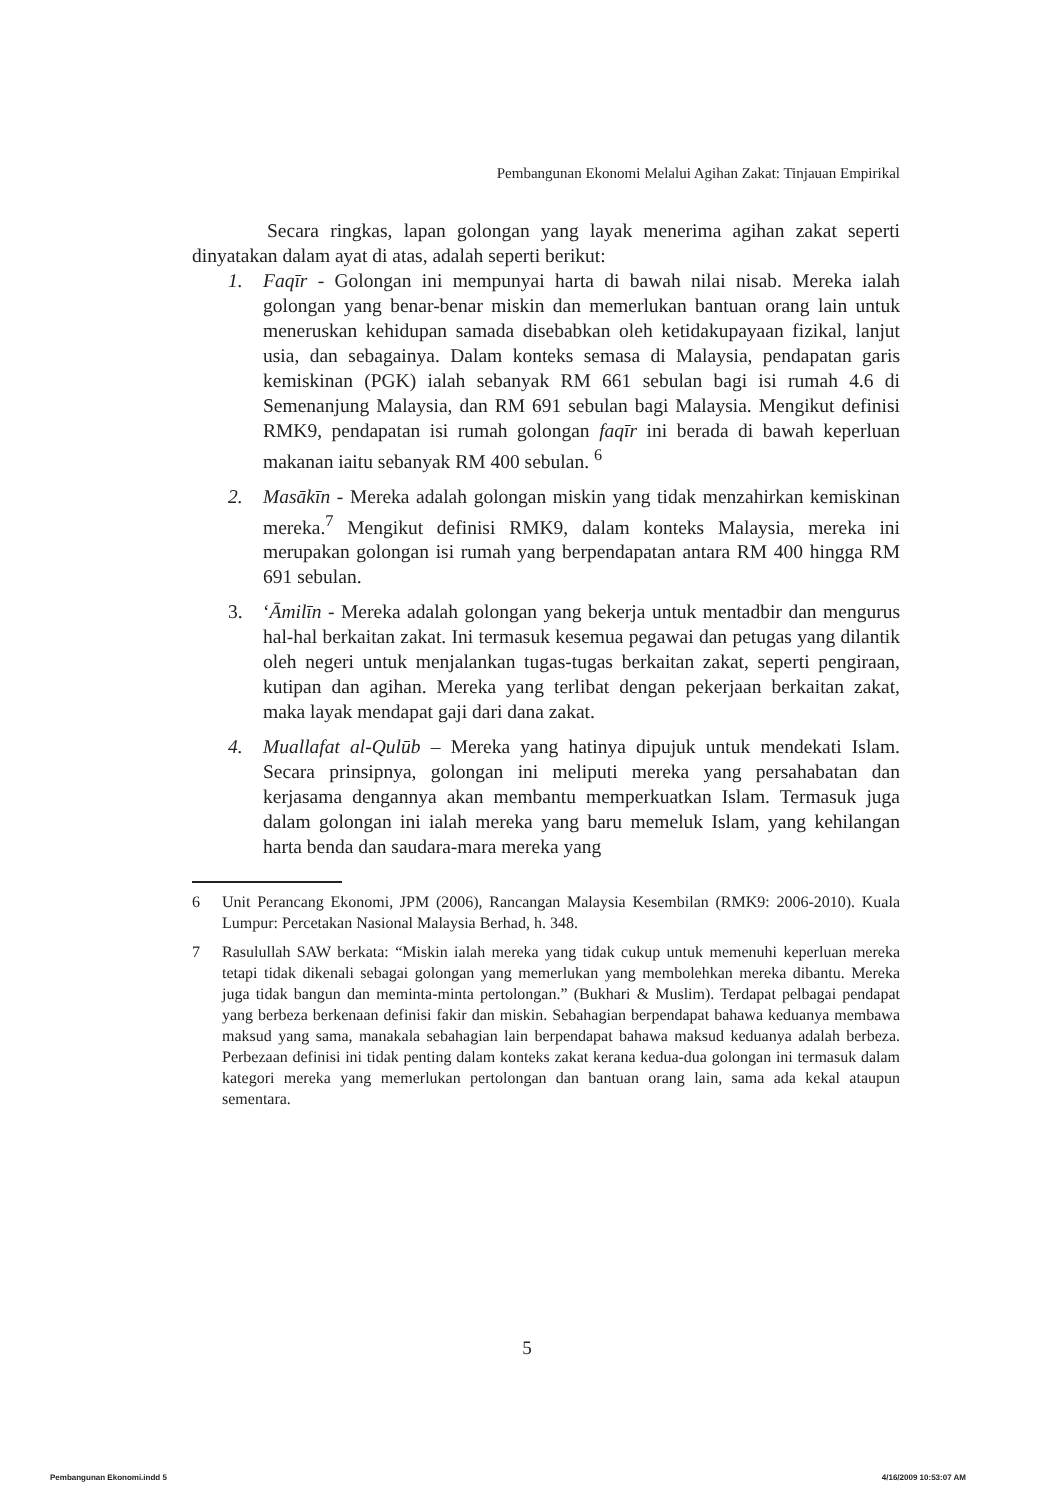Pembangunan Ekonomi Melalui Agihan Zakat: Tinjauan Empirikal
Secara ringkas, lapan golongan yang layak menerima agihan zakat seperti dinyatakan dalam ayat di atas, adalah seperti berikut:
1. Faqīr - Golongan ini mempunyai harta di bawah nilai nisab. Mereka ialah golongan yang benar-benar miskin dan memerlukan bantuan orang lain untuk meneruskan kehidupan samada disebabkan oleh ketidakupayaan fizikal, lanjut usia, dan sebagainya. Dalam konteks semasa di Malaysia, pendapatan garis kemiskinan (PGK) ialah sebanyak RM 661 sebulan bagi isi rumah 4.6 di Semenanjung Malaysia, dan RM 691 sebulan bagi Malaysia. Mengikut definisi RMK9, pendapatan isi rumah golongan faqīr ini berada di bawah keperluan makanan iaitu sebanyak RM 400 sebulan. <sup>6</sup>
2. Masākīn - Mereka adalah golongan miskin yang tidak menzahirkan kemiskinan mereka.<sup>7</sup> Mengikut definisi RMK9, dalam konteks Malaysia, mereka ini merupakan golongan isi rumah yang berpendapatan antara RM 400 hingga RM 691 sebulan.
3. ‘Āmilīn - Mereka adalah golongan yang bekerja untuk mentadbir dan mengurus hal-hal berkaitan zakat. Ini termasuk kesemua pegawai dan petugas yang dilantik oleh negeri untuk menjalankan tugas-tugas berkaitan zakat, seperti pengiraan, kutipan dan agihan. Mereka yang terlibat dengan pekerjaan berkaitan zakat, maka layak mendapat gaji dari dana zakat.
4. Muallafat al-Qulūb – Mereka yang hatinya dipujuk untuk mendekati Islam. Secara prinsipnya, golongan ini meliputi mereka yang persahabatan dan kerjasama dengannya akan membantu memperkuatkan Islam. Termasuk juga dalam golongan ini ialah mereka yang baru memeluk Islam, yang kehilangan harta benda dan saudara-mara mereka yang
6 Unit Perancang Ekonomi, JPM (2006), Rancangan Malaysia Kesembilan (RMK9: 2006-2010). Kuala Lumpur: Percetakan Nasional Malaysia Berhad, h. 348.
7 Rasulullah SAW berkata: “Miskin ialah mereka yang tidak cukup untuk memenuhi keperluan mereka tetapi tidak dikenali sebagai golongan yang memerlukan yang membolehkan mereka dibantu. Mereka juga tidak bangun dan meminta-minta pertolongan.” (Bukhari & Muslim). Terdapat pelbagai pendapat yang berbeza berkenaan definisi fakir dan miskin. Sebahagian berpendapat bahawa keduanya membawa maksud yang sama, manakala sebahagian lain berpendapat bahawa maksud keduanya adalah berbeza. Perbezaan definisi ini tidak penting dalam konteks zakat kerana kedua-dua golongan ini termasuk dalam kategori mereka yang memerlukan pertolongan dan bantuan orang lain, sama ada kekal ataupun sementara.
5
Pembangunan Ekonomi.indd 5 4/16/2009 10:53:07 AM